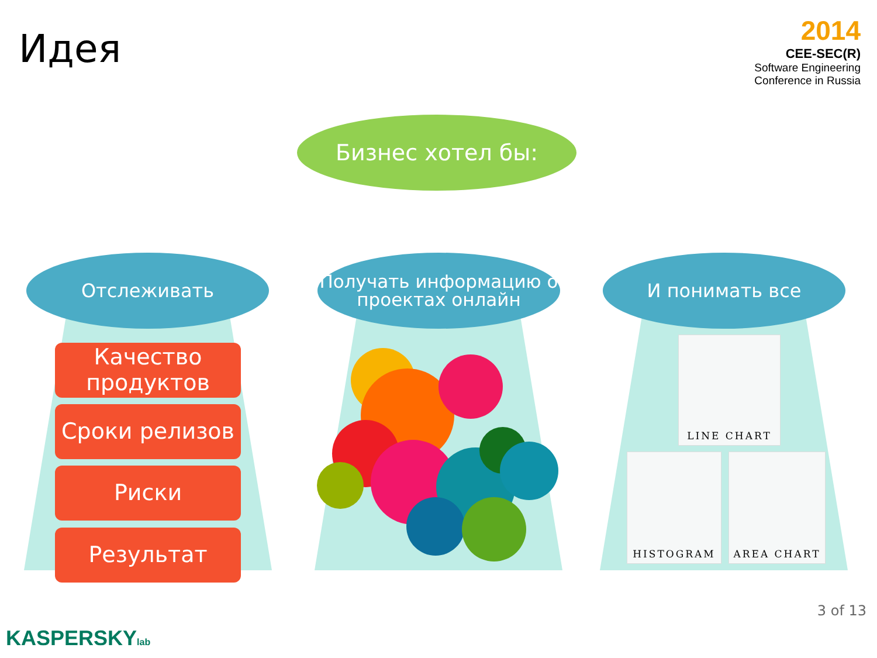Идея
2014
CEE-SEC(R)
Software Engineering
Conference in Russia
Бизнес хотел бы:
Отслеживать
Получать информацию о проектах онлайн
И понимать все
Качество продуктов
Сроки релизов
Риски
Результат
LINE CHART
HISTOGRAM AREA CHART
3 of 13
KASPERSKYlab